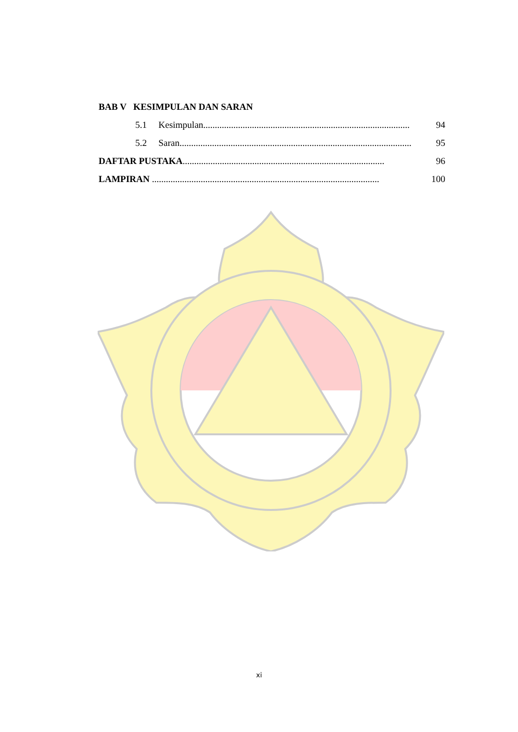BAB V KESIMPULAN DAN SARAN
5.1 Kesimpulan......................................................................................... 94
5.2 Saran.................................................................................................... 95
DAFTAR PUSTAKA....................................................................................... 96
LAMPIRAN .................................................................................................. 100
xi